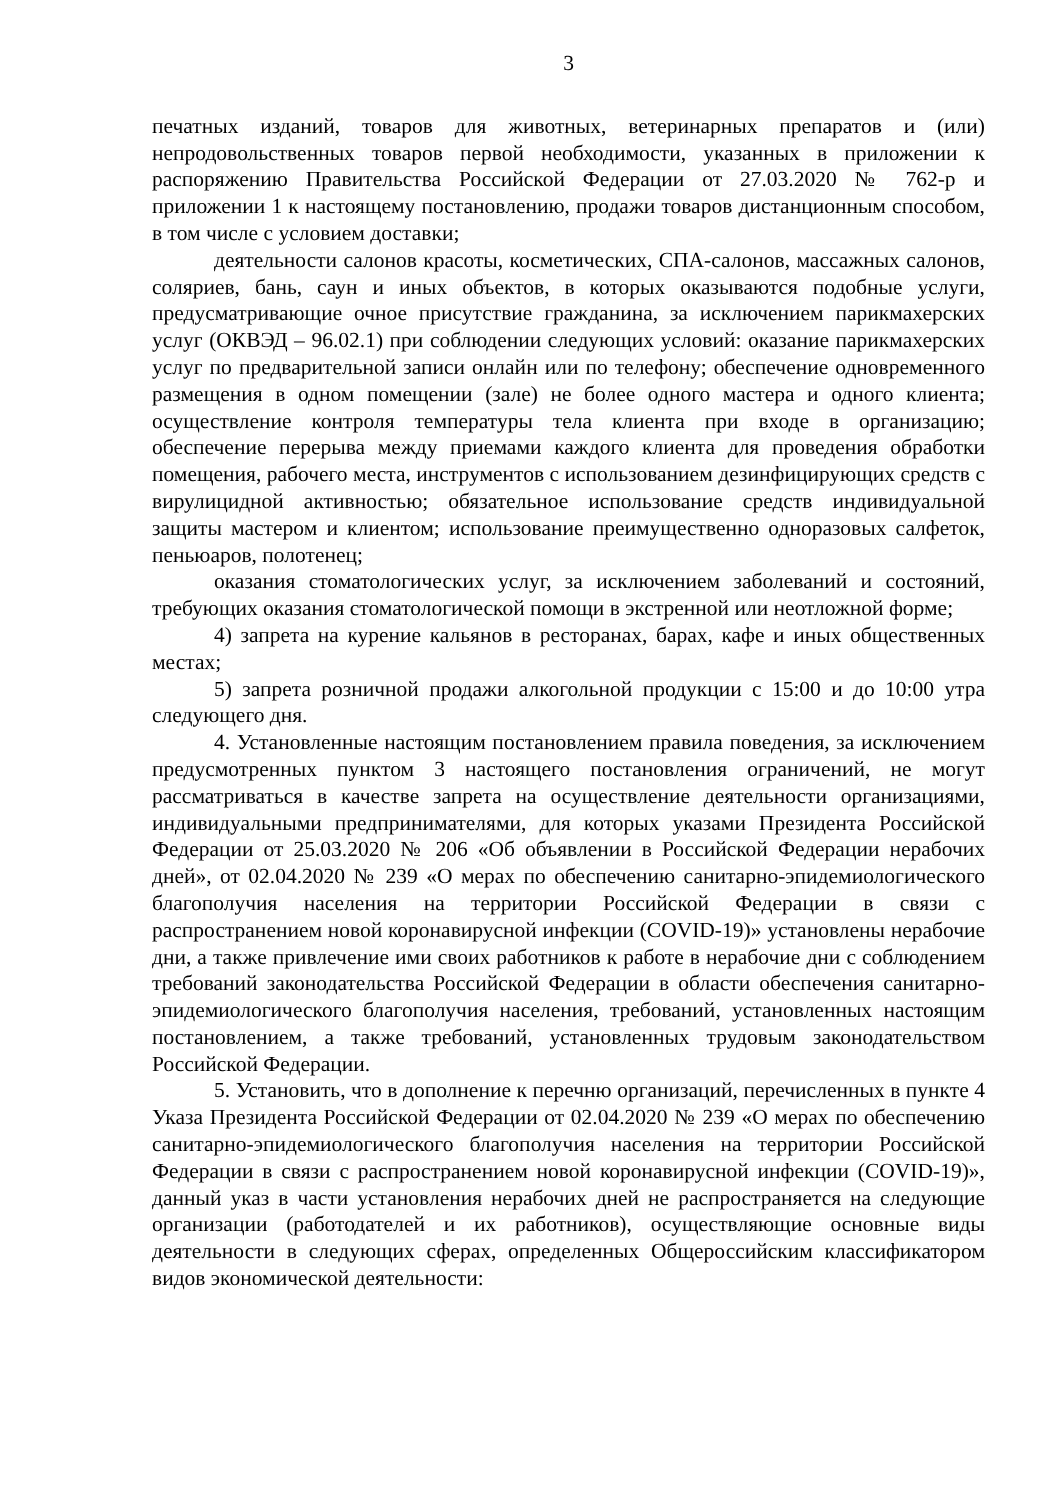3
печатных изданий, товаров для животных, ветеринарных препаратов и (или) непродовольственных товаров первой необходимости, указанных в приложении к распоряжению Правительства Российской Федерации от 27.03.2020 № 762-р и приложении 1 к настоящему постановлению, продажи товаров дистанционным способом, в том числе с условием доставки;
деятельности салонов красоты, косметических, СПА-салонов, массажных салонов, соляриев, бань, саун и иных объектов, в которых оказываются подобные услуги, предусматривающие очное присутствие гражданина, за исключением парикмахерских услуг (ОКВЭД – 96.02.1) при соблюдении следующих условий: оказание парикмахерских услуг по предварительной записи онлайн или по телефону; обеспечение одновременного размещения в одном помещении (зале) не более одного мастера и одного клиента; осуществление контроля температуры тела клиента при входе в организацию; обеспечение перерыва между приемами каждого клиента для проведения обработки помещения, рабочего места, инструментов с использованием дезинфицирующих средств с вирулицидной активностью; обязательное использование средств индивидуальной защиты мастером и клиентом; использование преимущественно одноразовых салфеток, пеньюаров, полотенец;
оказания стоматологических услуг, за исключением заболеваний и состояний, требующих оказания стоматологической помощи в экстренной или неотложной форме;
4) запрета на курение кальянов в ресторанах, барах, кафе и иных общественных местах;
5) запрета розничной продажи алкогольной продукции с 15:00 и до 10:00 утра следующего дня.
4. Установленные настоящим постановлением правила поведения, за исключением предусмотренных пунктом 3 настоящего постановления ограничений, не могут рассматриваться в качестве запрета на осуществление деятельности организациями, индивидуальными предпринимателями, для которых указами Президента Российской Федерации от 25.03.2020 № 206 «Об объявлении в Российской Федерации нерабочих дней», от 02.04.2020 № 239 «О мерах по обеспечению санитарно-эпидемиологического благополучия населения на территории Российской Федерации в связи с распространением новой коронавирусной инфекции (COVID-19)» установлены нерабочие дни, а также привлечение ими своих работников к работе в нерабочие дни с соблюдением требований законодательства Российской Федерации в области обеспечения санитарно-эпидемиологического благополучия населения, требований, установленных настоящим постановлением, а также требований, установленных трудовым законодательством Российской Федерации.
5. Установить, что в дополнение к перечню организаций, перечисленных в пункте 4 Указа Президента Российской Федерации от 02.04.2020 № 239 «О мерах по обеспечению санитарно-эпидемиологического благополучия населения на территории Российской Федерации в связи с распространением новой коронавирусной инфекции (COVID-19)», данный указ в части установления нерабочих дней не распространяется на следующие организации (работодателей и их работников), осуществляющие основные виды деятельности в следующих сферах, определенных Общероссийским классификатором видов экономической деятельности: